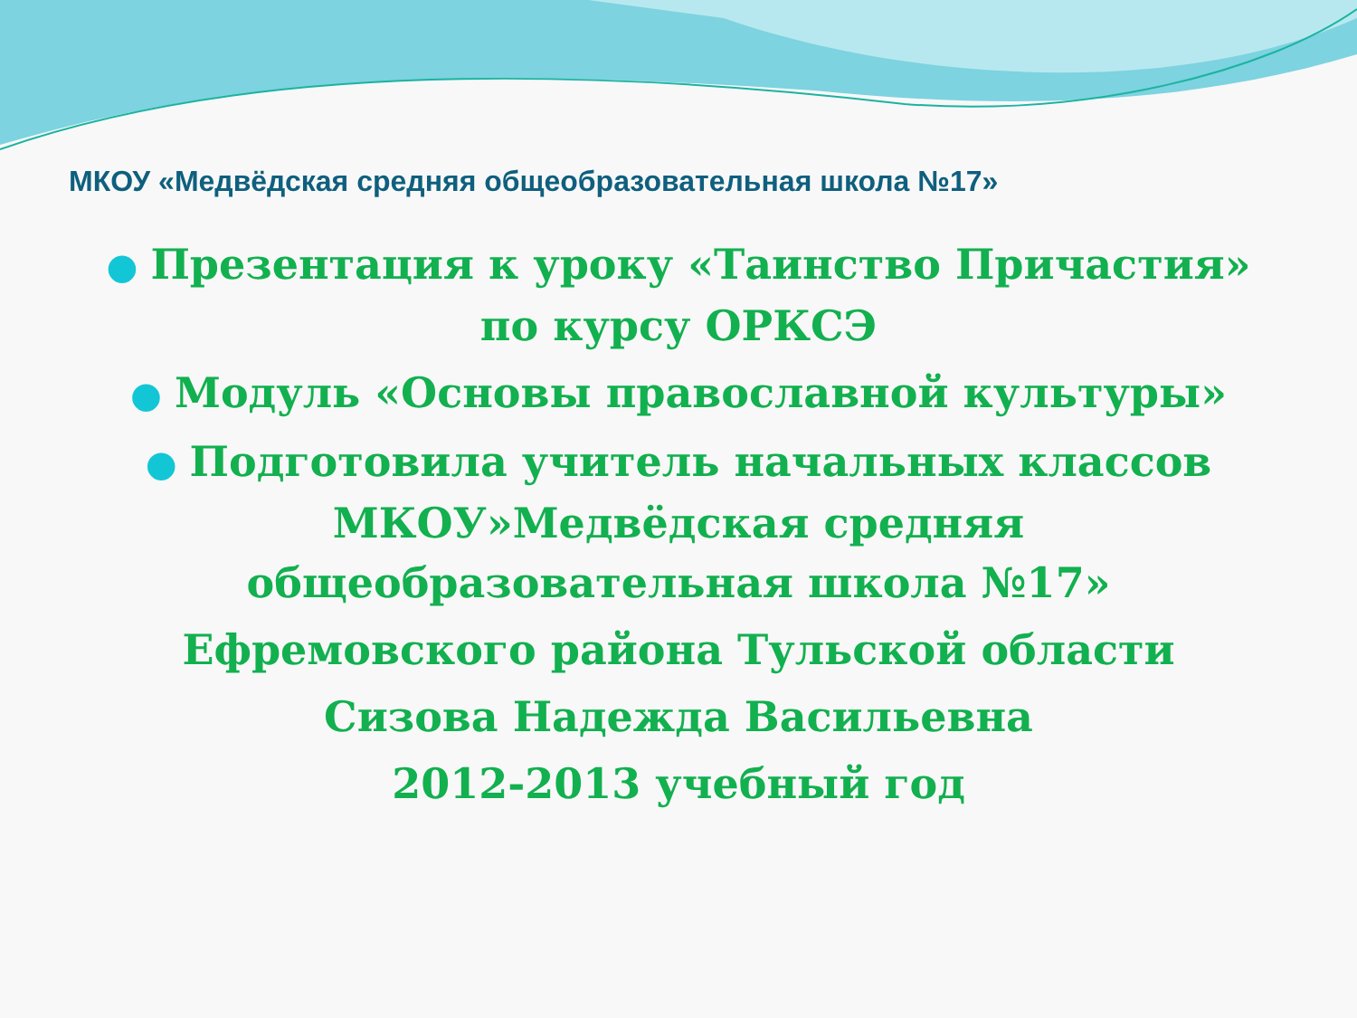МКОУ «Медвёдская средняя общеобразовательная школа №17»
● Презентация к уроку «Таинство Причастия» по курсу ОРКСЭ
● Модуль «Основы православной культуры»
● Подготовила учитель начальных классов МКОУ»Медвёдская средняя общеобразовательная школа №17»
Ефремовского района Тульской области
Сизова Надежда Васильевна
2012-2013 учебный год